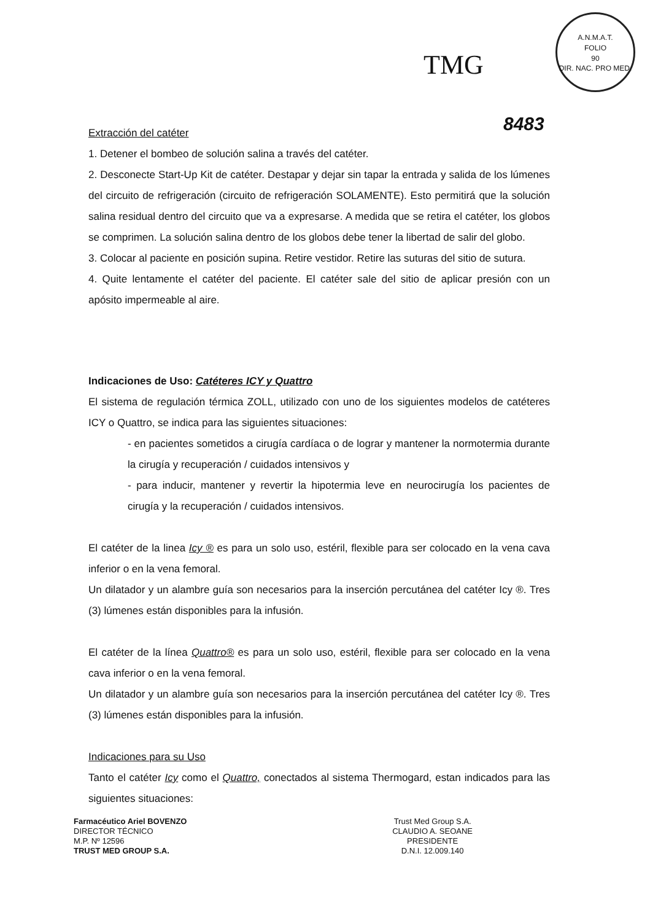TMG
A.N.M.A.T.
FOLIO
90
DIR. NAC. PRO MED.
8483
Extracción del catéter
1. Detener el bombeo de solución salina a través del catéter.
2. Desconecte Start-Up Kit de catéter. Destapar y dejar sin tapar la entrada y salida de los lúmenes del circuito de refrigeración (circuito de refrigeración SOLAMENTE). Esto permitirá que la solución salina residual dentro del circuito que va a expresarse. A medida que se retira el catéter, los globos se comprimen. La solución salina dentro de los globos debe tener la libertad de salir del globo.
3. Colocar al paciente en posición supina. Retire vestidor. Retire las suturas del sitio de sutura.
4. Quite lentamente el catéter del paciente. El catéter sale del sitio de aplicar presión con un apósito impermeable al aire.
Indicaciones de Uso: Catéteres ICY y Quattro
El sistema de regulación térmica ZOLL, utilizado con uno de los siguientes modelos de catéteres ICY o Quattro, se indica para las siguientes situaciones:
- en pacientes sometidos a cirugía cardíaca o de lograr y mantener la normotermia durante la cirugía y recuperación / cuidados intensivos y
- para inducir, mantener y revertir la hipotermia leve en neurocirugía los pacientes de cirugía y la recuperación / cuidados intensivos.
El catéter de la linea Icy ® es para un solo uso, estéril, flexible para ser colocado en la vena cava inferior o en la vena femoral.
Un dilatador y un alambre guía son necesarios para la inserción percutánea del catéter Icy ®. Tres (3) lúmenes están disponibles para la infusión.
El catéter de la línea Quattro® es para un solo uso, estéril, flexible para ser colocado en la vena cava inferior o en la vena femoral.
Un dilatador y un alambre guía son necesarios para la inserción percutánea del catéter Icy ®. Tres (3) lúmenes están disponibles para la infusión.
Indicaciones para su Uso
Tanto el catéter Icy como el Quattro, conectados al sistema Thermogard, estan indicados para las siguientes situaciones:
Farmacéutico Ariel BOVENZO
DIRECTOR TÉCNICO
M.P. Nº 12596
TRUST MED GROUP S.A.
Trust Med Group S.A.
CLAUDIO A. SEOANE
PRESIDENTE
D.N.I. 12.009.140